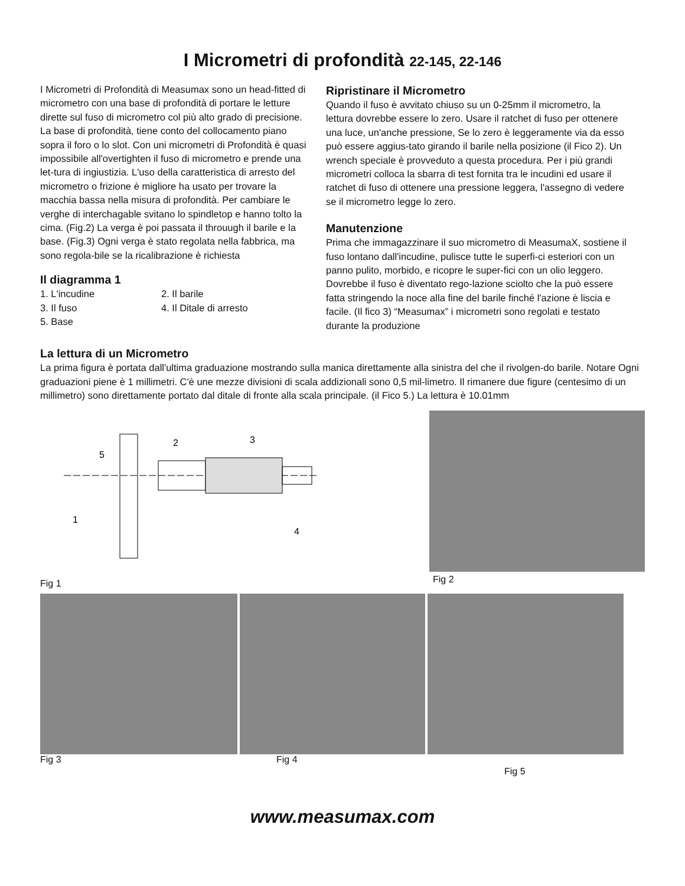I Micrometri di profondità 22-145, 22-146
I Micrometri di Profondità di Measumax sono un head-fitted di micrometro con una base di profondità di portare le letture dirette sul fuso di micrometro col più alto grado di precisione. La base di profondità, tiene conto del collocamento piano sopra il foro o lo slot. Con uni micrometri di Profondità è quasi impossibile all'overtighten il fuso di micrometro e prende una let-tura di ingiustizia. L'uso della caratteristica di arresto del micrometro o frizione è migliore ha usato per trovare la macchia bassa nella misura di profondità. Per cambiare le verghe di interchagable svitano lo spindletop e hanno tolto la cima. (Fig.2) La verga è poi passata il throuugh il barile e la base. (Fig.3) Ogni verga è stato regolata nella fabbrica, ma sono regola-bile se la ricalibrazione è richiesta
Il diagramma 1
1. L'incudine 2. Il barile 3. Il fuso 4. Il Ditale di arresto 5. Base
Ripristinare il Micrometro
Quando il fuso è avvitato chiuso su un 0-25mm il micrometro, la lettura dovrebbe essere lo zero. Usare il ratchet di fuso per ottenere una luce, un'anche pressione, Se lo zero è leggeramente via da esso può essere aggius-tato girando il barile nella posizione (il Fico 2). Un wrench speciale è provveduto a questa procedura. Per i più grandi micrometri colloca la sbarra di test fornita tra le incudini ed usare il ratchet di fuso di ottenere una pressione leggera, l'assegno di vedere se il micrometro legge lo zero.
Manutenzione
Prima che immagazzinare il suo micrometro di MeasumaX, sostiene il fuso lontano dall'incudine, pulisce tutte le superfi-ci esteriori con un panno pulito, morbido, e ricopre le super-fici con un olio leggero. Dovrebbe il fuso è diventato rego-lazione sciolto che la può essere fatta stringendo la noce alla fine del barile finché l'azione è liscia e facile. (Il fico 3) “Measumax” i micrometri sono regolati e testato durante la produzione
La lettura di un Micrometro
La prima figura è portata dall'ultima graduazione mostrando sulla manica direttamente alla sinistra del che il rivolgen-do barile. Notare Ogni graduazioni piene è 1 millimetri. C'è une mezze divisioni di scala addizionali sono 0,5 mil-limetro. Il rimanere due figure (centesimo di un millimetro) sono direttamente portato dal ditale di fronte alla scala principale. (il Fico 5.) La lettura è 10.01mm
5
2
3
1
4
Fig 1
Fig 2
Fig 3 Fig 4
Fig 5
www.measumax.com